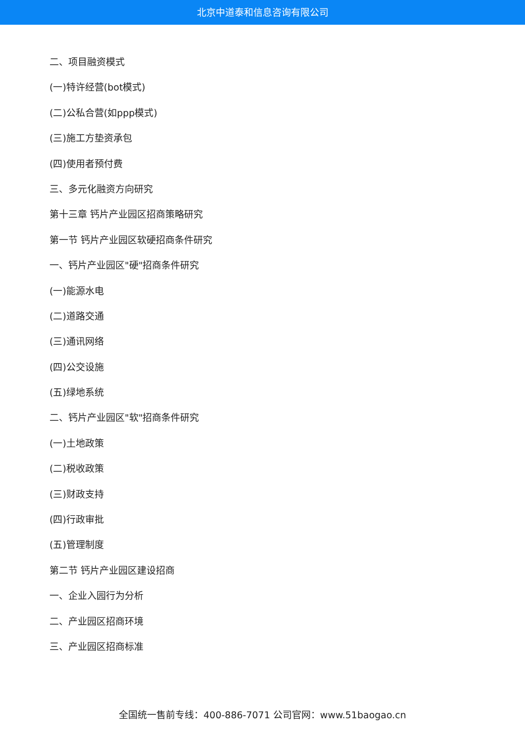北京中道泰和信息咨询有限公司
二、项目融资模式
(一)特许经营(bot模式)
(二)公私合营(如ppp模式)
(三)施工方垫资承包
(四)使用者预付费
三、多元化融资方向研究
第十三章 钙片产业园区招商策略研究
第一节 钙片产业园区软硬招商条件研究
一、钙片产业园区"硬"招商条件研究
(一)能源水电
(二)道路交通
(三)通讯网络
(四)公交设施
(五)绿地系统
二、钙片产业园区"软"招商条件研究
(一)土地政策
(二)税收政策
(三)财政支持
(四)行政审批
(五)管理制度
第二节 钙片产业园区建设招商
一、企业入园行为分析
二、产业园区招商环境
三、产业园区招商标准
全国统一售前专线：400-886-7071 公司官网：www.51baogao.cn